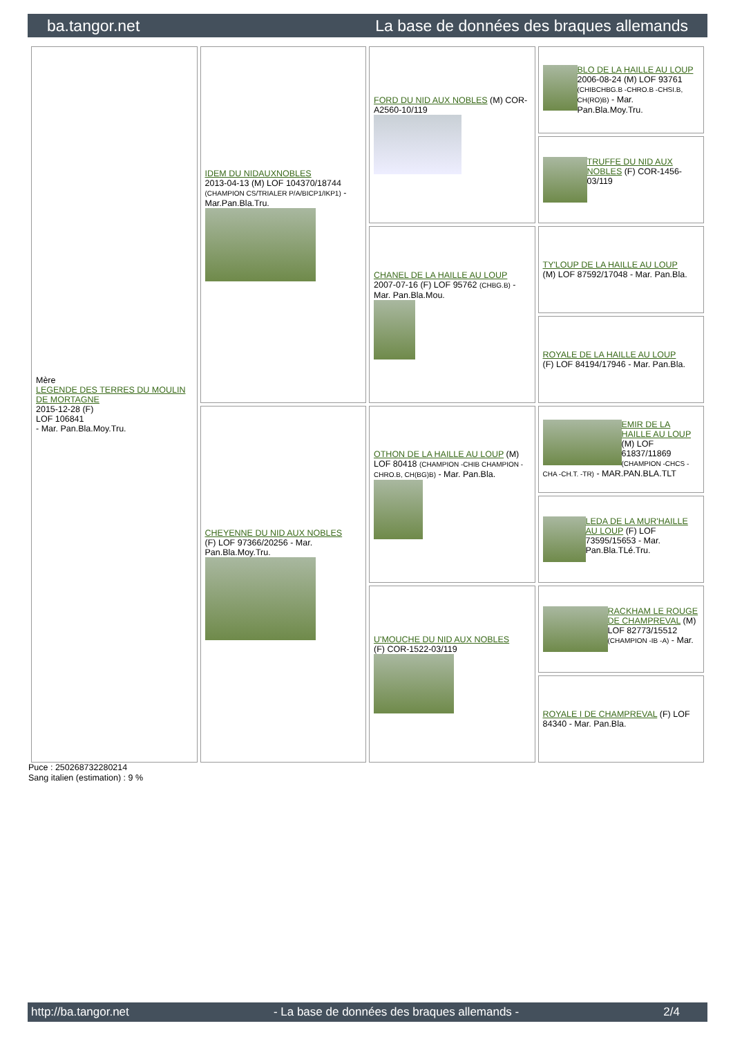ba.tangor.net La base de données des braques allemands
| Mère LEGENDE DES TERRES DU MOULIN DE MORTAGNE 2015-12-28 (F) LOF 106841 - Mar. Pan.Bla.Moy.Tru. | IDEM DU NIDAUXNOBLES 2013-04-13 (M) LOF 104370/18744 (CHAMPION CS/TRIALER P/A/BICP1/IKP1) - Mar.Pan.Bla.Tru. | FORD DU NID AUX NOBLES (M) COR-A2560-10/119 | BLO DE LA HAILLE AU LOUP 2006-08-24 (M) LOF 93761 (CHIBCHBG.B -CHRO.B -CHSI.B, CH(RO)B) - Mar. Pan.Bla.Moy.Tru. |
| | | | TRUFFE DU NID AUX NOBLES (F) COR-1456-03/119 |
| | | CHANEL DE LA HAILLE AU LOUP 2007-07-16 (F) LOF 95762 (CHBG.B) - Mar. Pan.Bla.Mou. | TY'LOUP DE LA HAILLE AU LOUP (M) LOF 87592/17048 - Mar. Pan.Bla. |
| | | | ROYALE DE LA HAILLE AU LOUP (F) LOF 84194/17946 - Mar. Pan.Bla. |
| | CHEYENNE DU NID AUX NOBLES (F) LOF 97366/20256 - Mar. Pan.Bla.Moy.Tru. | OTHON DE LA HAILLE AU LOUP (M) LOF 80418 (CHAMPION -CHIB CHAMPION -CHRO.B, CH(BG)B) - Mar. Pan.Bla. | EMIR DE LA HAILLE AU LOUP (M) LOF 61837/11869 (CHAMPION -CHCS -CHA -CH.T. -TR) - MAR.PAN.BLA.TLT |
| | | | LEDA DE LA MUR'HAILLE AU LOUP (F) LOF 73595/15653 - Mar. Pan.Bla.TLé.Tru. |
| | | U'MOUCHE DU NID AUX NOBLES (F) COR-1522-03/119 | RACKHAM LE ROUGE DE CHAMPREVAL (M) LOF 82773/15512 (CHAMPION -IB -A) - Mar. |
| | | | ROYALE I DE CHAMPREVAL (F) LOF 84340 - Mar. Pan.Bla. |
Puce : 250268732280214
Sang italien (estimation) : 9 %
http://ba.tangor.net - La base de données des braques allemands - 2/4